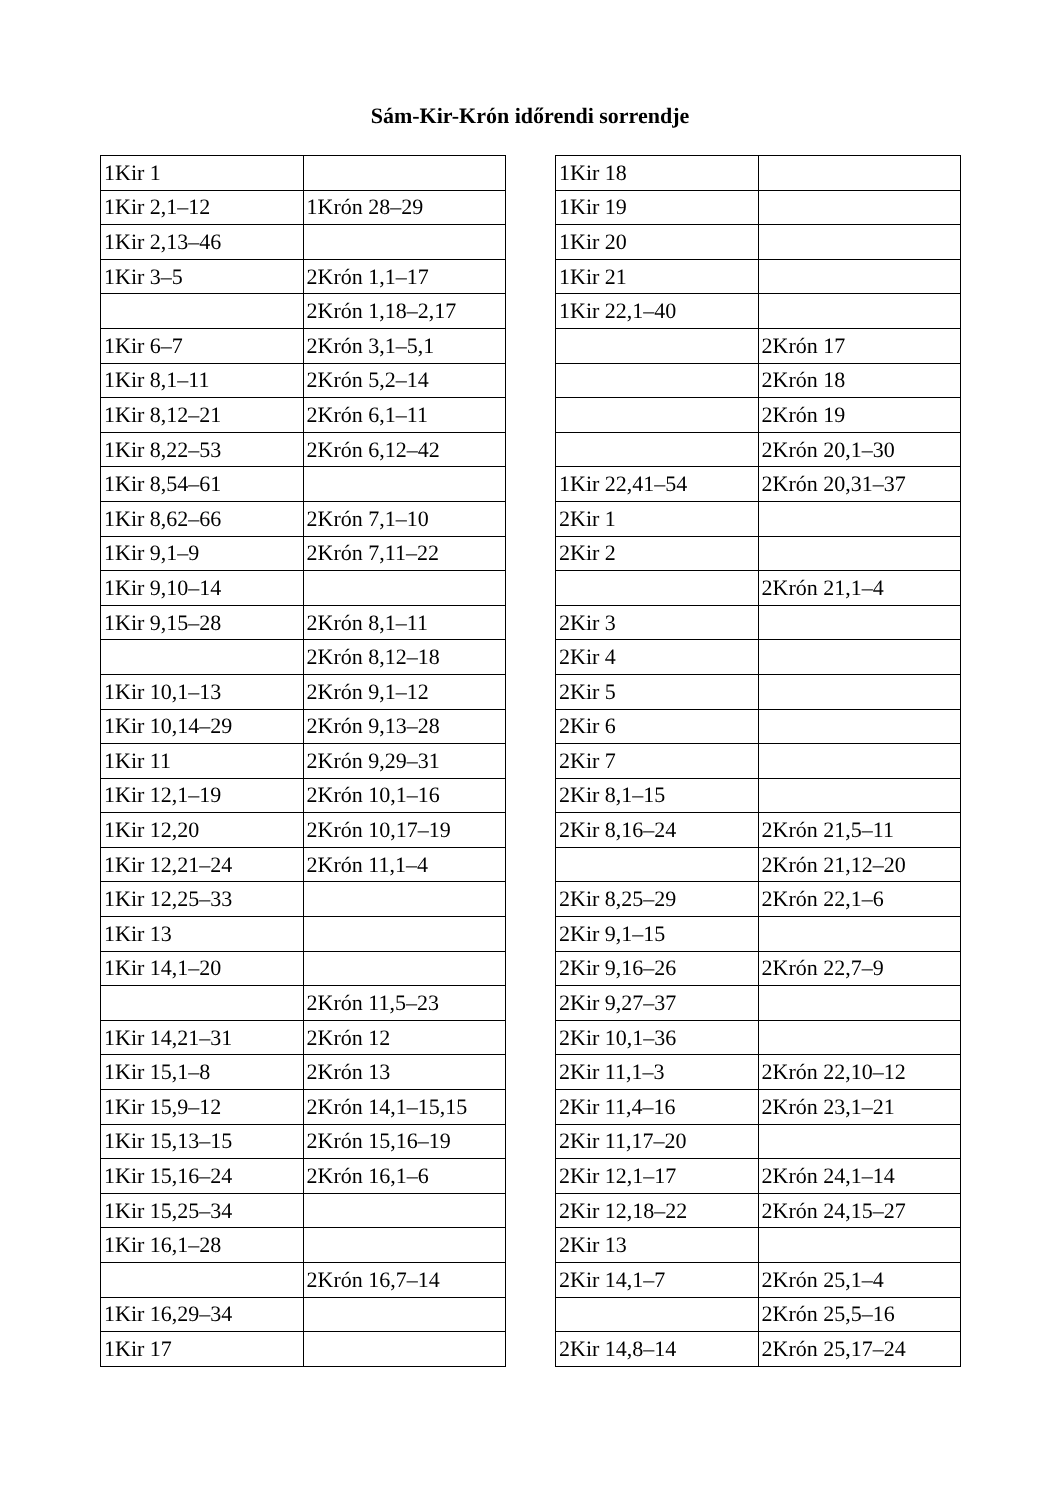Sám-Kir-Krón időrendi sorrendje
| 1Kir 1 | |
| 1Kir 2,1–12 | 1Krón 28–29 |
| 1Kir 2,13–46 | |
| 1Kir 3–5 | 2Krón 1,1–17 |
| | 2Krón 1,18–2,17 |
| 1Kir 6–7 | 2Krón 3,1–5,1 |
| 1Kir 8,1–11 | 2Krón 5,2–14 |
| 1Kir 8,12–21 | 2Krón 6,1–11 |
| 1Kir 8,22–53 | 2Krón 6,12–42 |
| 1Kir 8,54–61 | |
| 1Kir 8,62–66 | 2Krón 7,1–10 |
| 1Kir 9,1–9 | 2Krón 7,11–22 |
| 1Kir 9,10–14 | |
| 1Kir 9,15–28 | 2Krón 8,1–11 |
| | 2Krón 8,12–18 |
| 1Kir 10,1–13 | 2Krón 9,1–12 |
| 1Kir 10,14–29 | 2Krón 9,13–28 |
| 1Kir 11 | 2Krón 9,29–31 |
| 1Kir 12,1–19 | 2Krón 10,1–16 |
| 1Kir 12,20 | 2Krón 10,17–19 |
| 1Kir 12,21–24 | 2Krón 11,1–4 |
| 1Kir 12,25–33 | |
| 1Kir 13 | |
| 1Kir 14,1–20 | |
| | 2Krón 11,5–23 |
| 1Kir 14,21–31 | 2Krón 12 |
| 1Kir 15,1–8 | 2Krón 13 |
| 1Kir 15,9–12 | 2Krón 14,1–15,15 |
| 1Kir 15,13–15 | 2Krón 15,16–19 |
| 1Kir 15,16–24 | 2Krón 16,1–6 |
| 1Kir 15,25–34 | |
| 1Kir 16,1–28 | |
| | 2Krón 16,7–14 |
| 1Kir 16,29–34 | |
| 1Kir 17 | |
| 1Kir 18 | |
| 1Kir 19 | |
| 1Kir 20 | |
| 1Kir 21 | |
| 1Kir 22,1–40 | |
| | 2Krón 17 |
| | 2Krón 18 |
| | 2Krón 19 |
| | 2Krón 20,1–30 |
| 1Kir 22,41–54 | 2Krón 20,31–37 |
| 2Kir 1 | |
| 2Kir 2 | |
| | 2Krón 21,1–4 |
| 2Kir 3 | |
| 2Kir 4 | |
| 2Kir 5 | |
| 2Kir 6 | |
| 2Kir 7 | |
| 2Kir 8,1–15 | |
| 2Kir 8,16–24 | 2Krón 21,5–11 |
| | 2Krón 21,12–20 |
| 2Kir 8,25–29 | 2Krón 22,1–6 |
| 2Kir 9,1–15 | |
| 2Kir 9,16–26 | 2Krón 22,7–9 |
| 2Kir 9,27–37 | |
| 2Kir 10,1–36 | |
| 2Kir 11,1–3 | 2Krón 22,10–12 |
| 2Kir 11,4–16 | 2Krón 23,1–21 |
| 2Kir 11,17–20 | |
| 2Kir 12,1–17 | 2Krón 24,1–14 |
| 2Kir 12,18–22 | 2Krón 24,15–27 |
| 2Kir 13 | |
| 2Kir 14,1–7 | 2Krón 25,1–4 |
| | 2Krón 25,5–16 |
| 2Kir 14,8–14 | 2Krón 25,17–24 |